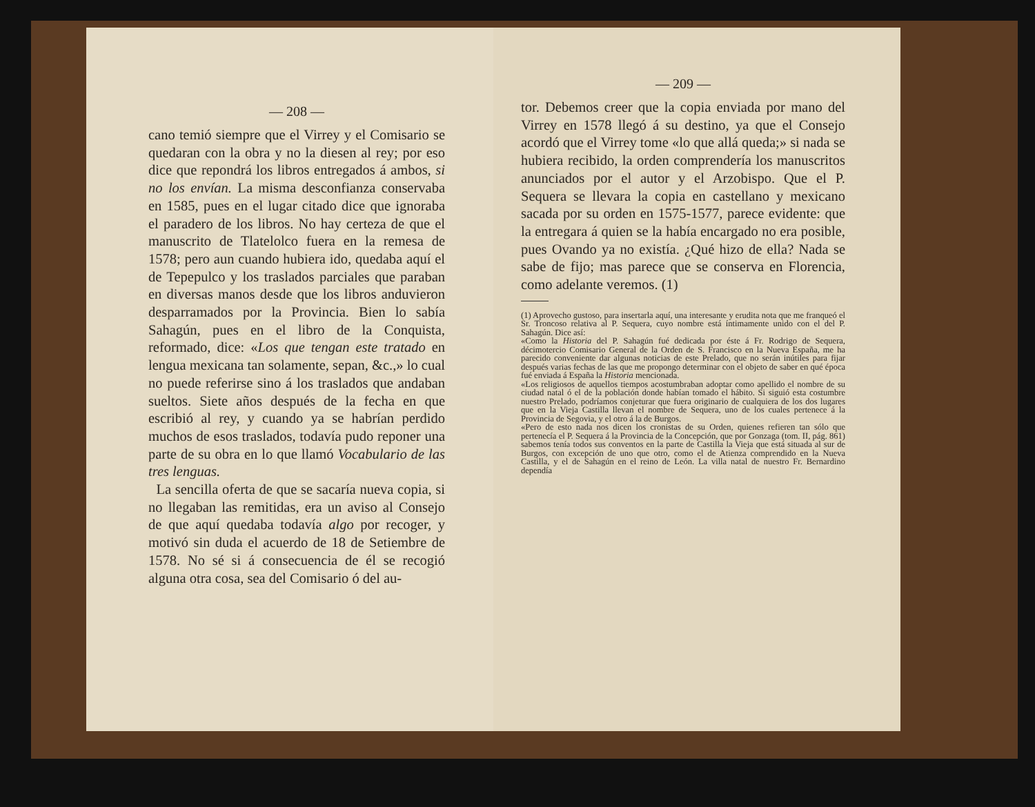— 208 —
cano temió siempre que el Virrey y el Comisario se quedaran con la obra y no la diesen al rey; por eso dice que repondrá los libros entregados á ambos, si no los envían. La misma desconfianza conservaba en 1585, pues en el lugar citado dice que ignoraba el paradero de los libros. No hay certeza de que el manuscrito de Tlatelolco fuera en la remesa de 1578; pero aun cuando hubiera ido, quedaba aquí el de Tepepulco y los traslados parciales que paraban en diversas manos desde que los libros anduvieron desparramados por la Provincia. Bien lo sabía Sahagún, pues en el libro de la Conquista, reformado, dice: «Los que tengan este tratado en lengua mexicana tan solamente, sepan, &c.,» lo cual no puede referirse sino á los traslados que andaban sueltos. Siete años después de la fecha en que escribió al rey, y cuando ya se habrían perdido muchos de esos traslados, todavía pudo reponer una parte de su obra en lo que llamó Vocabulario de las tres lenguas.
La sencilla oferta de que se sacaría nueva copia, si no llegaban las remitidas, era un aviso al Consejo de que aquí quedaba todavía algo por recoger, y motivó sin duda el acuerdo de 18 de Setiembre de 1578. No sé si á consecuencia de él se recogió alguna otra cosa, sea del Comisario ó del au-
— 209 —
tor. Debemos creer que la copia enviada por mano del Virrey en 1578 llegó á su destino, ya que el Consejo acordó que el Virrey tome «lo que allá queda;» si nada se hubiera recibido, la orden comprendería los manuscritos anunciados por el autor y el Arzobispo. Que el P. Sequera se llevara la copia en castellano y mexicano sacada por su orden en 1575-1577, parece evidente: que la entregara á quien se la había encargado no era posible, pues Ovando ya no existía. ¿Qué hizo de ella? Nada se sabe de fijo; mas parece que se conserva en Florencia, como adelante veremos. (1)
(1) Aprovecho gustoso, para insertarla aquí, una interesante y erudita nota que me franqueó el Sr. Troncoso relativa al P. Sequera, cuyo nombre está íntimamente unido con el del P. Sahagún. Dice así:
«Como la Historia del P. Sahagún fué dedicada por éste á Fr. Rodrigo de Sequera, décimotercio Comisario General de la Orden de S. Francisco en la Nueva España, me ha parecido conveniente dar algunas noticias de este Prelado, que no serán inútiles para fijar después varias fechas de las que me propongo determinar con el objeto de saber en qué época fué enviada á España la Historia mencionada.
«Los religiosos de aquellos tiempos acostumbraban adoptar como apellido el nombre de su ciudad natal ó el de la población donde habían tomado el hábito. Si siguió esta costumbre nuestro Prelado, podríamos conjeturar que fuera originario de cualquiera de los dos lugares que en la Vieja Castilla llevan el nombre de Sequera, uno de los cuales pertenece á la Provincia de Segovia, y el otro á la de Burgos.
«Pero de esto nada nos dicen los cronistas de su Orden, quienes refieren tan sólo que pertenecía el P. Sequera á la Provincia de la Concepción, que por Gonzaga (tom. II, pág. 861) sabemos tenía todos sus conventos en la parte de Castilla la Vieja que está situada al sur de Burgos, con excepción de uno que otro, como el de Atienza comprendido en la Nueva Castilla, y el de Sahagún en el reino de León. La villa natal de nuestro Fr. Bernardino dependía